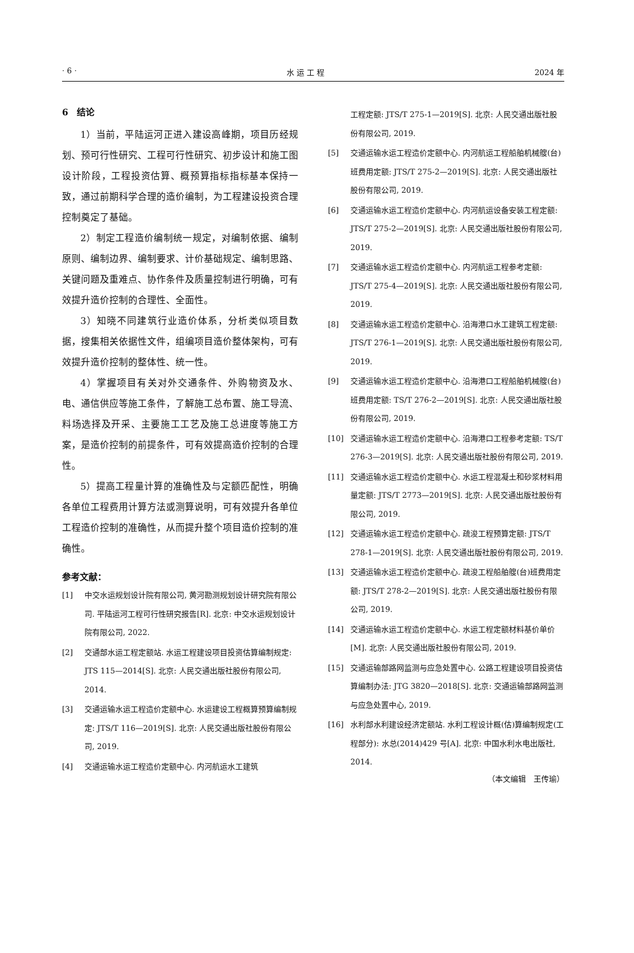· 6 · 水 运 工 程 2024 年
6　结论
1）当前，平陆运河正进入建设高峰期，项目历经规划、预可行性研究、工程可行性研究、初步设计和施工图设计阶段，工程投资估算、概预算指标指标基本保持一致，通过前期科学合理的造价编制，为工程建设投资合理控制奠定了基础。
2）制定工程造价编制统一规定，对编制依据、编制原则、编制边界、编制要求、计价基础规定、编制思路、关键问题及重难点、协作条件及质量控制进行明确，可有效提升造价控制的合理性、全面性。
3）知晓不同建筑行业造价体系，分析类似项目数据，搜集相关依据性文件，组编项目造价整体架构，可有效提升造价控制的整体性、统一性。
4）掌握项目有关对外交通条件、外购物资及水、电、通信供应等施工条件，了解施工总布置、施工导流、料场选择及开采、主要施工工艺及施工总进度等施工方案，是造价控制的前提条件，可有效提高造价控制的合理性。
5）提高工程量计算的准确性及与定额匹配性，明确各单位工程费用计算方法或测算说明，可有效提升各单位工程造价控制的准确性，从而提升整个项目造价控制的准确性。
参考文献：
[1] 中交水运规划设计院有限公司, 黄河勘测规划设计研究院有限公司. 平陆运河工程可行性研究报告[R]. 北京: 中交水运规划设计院有限公司, 2022.
[2] 交通部水运工程定额站. 水运工程建设项目投资估算编制规定: JTS 115—2014[S]. 北京: 人民交通出版社股份有限公司, 2014.
[3] 交通运输水运工程造价定额中心. 水运建设工程概算预算编制规定: JTS/T 116—2019[S]. 北京: 人民交通出版社股份有限公司, 2019.
[4] 交通运输水运工程造价定额中心. 内河航运水工建筑
工程定额: JTS/T 275-1—2019[S]. 北京: 人民交通出版社股份有限公司, 2019.
[5] 交通运输水运工程造价定额中心. 内河航运工程船舶机械艘(台)班费用定额: JTS/T 275-2—2019[S]. 北京: 人民交通出版社股份有限公司, 2019.
[6] 交通运输水运工程造价定额中心. 内河航运设备安装工程定额: JTS/T 275-2—2019[S]. 北京: 人民交通出版社股份有限公司, 2019.
[7] 交通运输水运工程造价定额中心. 内河航运工程参考定额: JTS/T 275-4—2019[S]. 北京: 人民交通出版社股份有限公司, 2019.
[8] 交通运输水运工程造价定额中心. 沿海港口水工建筑工程定额: JTS/T 276-1—2019[S]. 北京: 人民交通出版社股份有限公司, 2019.
[9] 交通运输水运工程造价定额中心. 沿海港口工程船舶机械艘(台)班费用定额: TS/T 276-2—2019[S]. 北京: 人民交通出版社股份有限公司, 2019.
[10] 交通运输水运工程造价定额中心. 沿海港口工程参考定额: TS/T 276-3—2019[S]. 北京: 人民交通出版社股份有限公司, 2019.
[11] 交通运输水运工程造价定额中心. 水运工程混凝土和砂浆材料用量定额: JTS/T 2773—2019[S]. 北京: 人民交通出版社股份有限公司, 2019.
[12] 交通运输水运工程造价定额中心. 疏浚工程预算定额: JTS/T 278-1—2019[S]. 北京: 人民交通出版社股份有限公司, 2019.
[13] 交通运输水运工程造价定额中心. 疏浚工程船舶艘(台)班费用定额: JTS/T 278-2—2019[S]. 北京: 人民交通出版社股份有限公司, 2019.
[14] 交通运输水运工程造价定额中心. 水运工程定额材料基价单价[M]. 北京: 人民交通出版社股份有限公司, 2019.
[15] 交通运输部路网监测与应急处置中心. 公路工程建设项目投资估算编制办法: JTG 3820—2018[S]. 北京: 交通运输部路网监测与应急处置中心, 2019.
[16] 水利部水利建设经济定额站. 水利工程设计概(估)算编制规定(工程部分): 水总(2014)429 号[A]. 北京: 中国水利水电出版社, 2014.
（本文编辑　王传瑜）